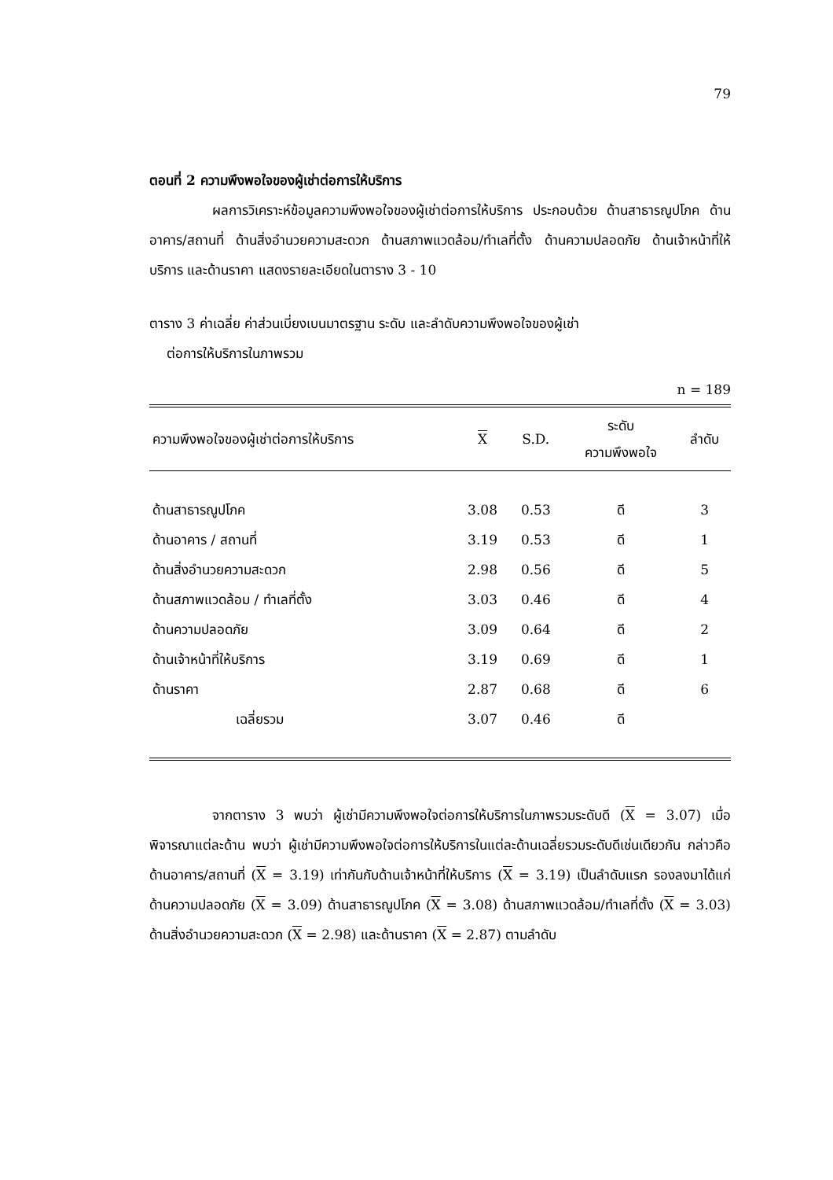79
ตอนที่ 2 ความพึงพอใจของผู้เช่าต่อการให้บริการ
ผลการวิเคราะห์ข้อมูลความพึงพอใจของผู้เช่าต่อการให้บริการ ประกอบด้วย ด้านสาธารณูปโภค ด้านอาคาร/สถานที่ ด้านสิ่งอำนวยความสะดวก ด้านสภาพแวดล้อม/ทำเลที่ตั้ง ด้านความปลอดภัย ด้านเจ้าหน้าที่ให้บริการ และด้านราคา แสดงรายละเอียดในตาราง 3 - 10
ตาราง 3 ค่าเฉลี่ย ค่าส่วนเบี่ยงเบนมาตรฐาน ระดับ และลำดับความพึงพอใจของผู้เช่า
ต่อการให้บริการในภาพรวม
n = 189
| ความพึงพอใจของผู้เช่าต่อการให้บริการ | X | S.D. | ระดับ ความพึงพอใจ | ลำดับ |
| --- | --- | --- | --- | --- |
| ด้านสาธารณูปโภค | 3.08 | 0.53 | ดี | 3 |
| ด้านอาคาร / สถานที่ | 3.19 | 0.53 | ดี | 1 |
| ด้านสิ่งอำนวยความสะดวก | 2.98 | 0.56 | ดี | 5 |
| ด้านสภาพแวดล้อม / ทำเลที่ตั้ง | 3.03 | 0.46 | ดี | 4 |
| ด้านความปลอดภัย | 3.09 | 0.64 | ดี | 2 |
| ด้านเจ้าหน้าที่ให้บริการ | 3.19 | 0.69 | ดี | 1 |
| ด้านราคา | 2.87 | 0.68 | ดี | 6 |
| เฉลี่ยรวม | 3.07 | 0.46 | ดี | |
จากตาราง 3 พบว่า ผู้เช่ามีความพึงพอใจต่อการให้บริการในภาพรวมระดับดี (X = 3.07) เมื่อพิจารณาแต่ละด้าน พบว่า ผู้เช่ามีความพึงพอใจต่อการให้บริการในแต่ละด้านเฉลี่ยรวมระดับดีเช่นเดียวกัน กล่าวคือ ด้านอาคาร/สถานที่ (X = 3.19) เท่ากันกับด้านเจ้าหน้าที่ให้บริการ (X = 3.19) เป็นลำดับแรก รองลงมาได้แก่ ด้านความปลอดภัย (X = 3.09) ด้านสาธารณูปโภค (X = 3.08) ด้านสภาพแวดล้อม/ทำเลที่ตั้ง (X = 3.03) ด้านสิ่งอำนวยความสะดวก (X = 2.98) และด้านราคา (X = 2.87) ตามลำดับ